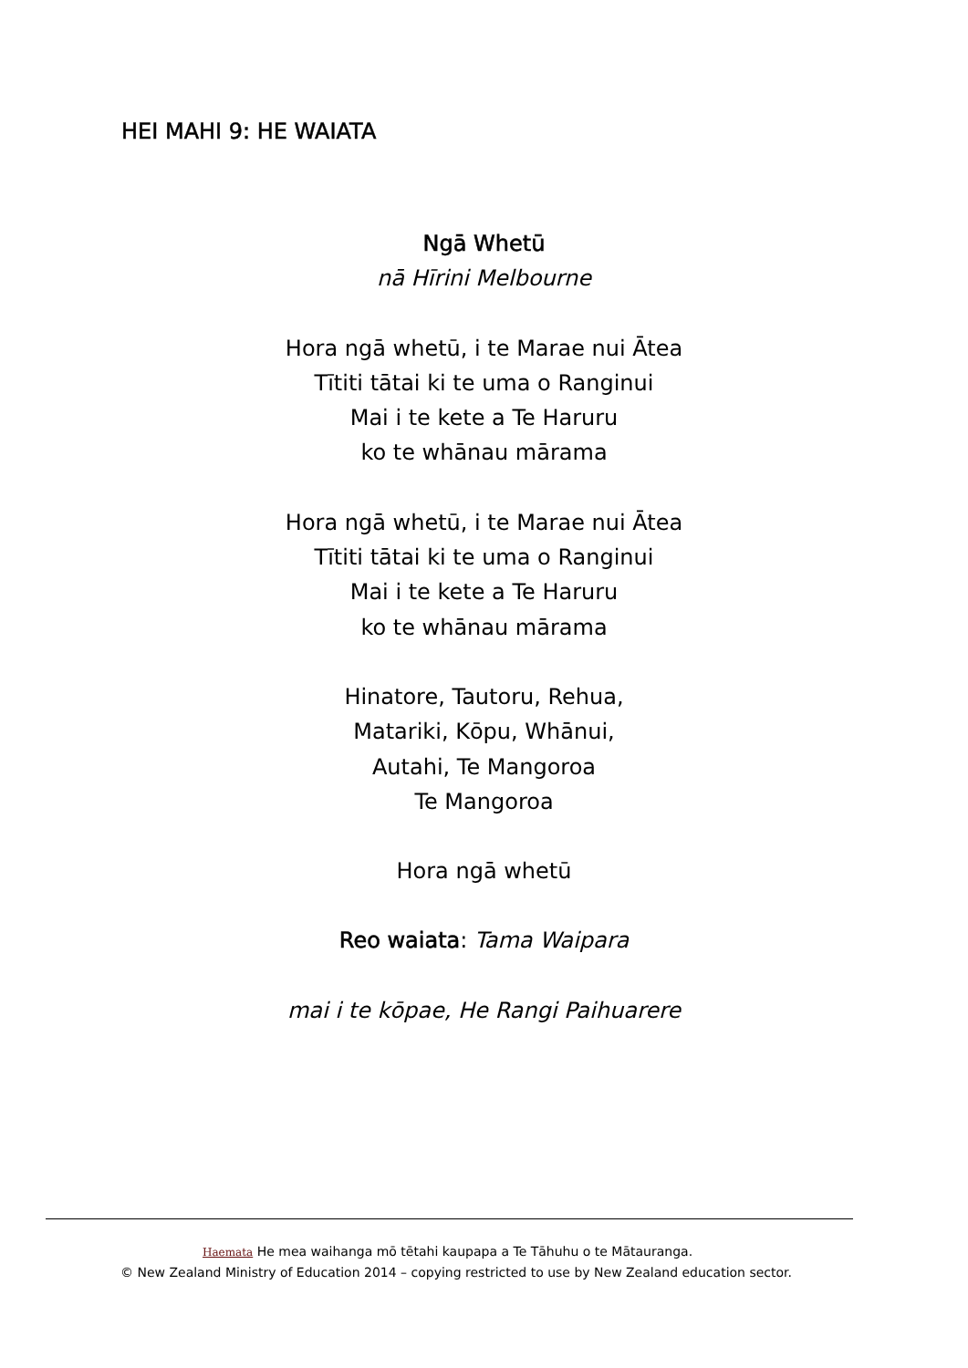HEI MAHI 9: HE WAIATA
Ngā Whetū
nā Hīrini Melbourne
Hora ngā whetū, i te Marae nui Ātea
Tītiti tātai ki te uma o Ranginui
Mai i te kete a Te Haruru
ko te whānau mārama
Hora ngā whetū, i te Marae nui Ātea
Tītiti tātai ki te uma o Ranginui
Mai i te kete a Te Haruru
ko te whānau mārama
Hinatore, Tautoru, Rehua,
Matariki, Kōpu, Whānui,
Autahi, Te Mangoroa
Te Mangoroa
Hora ngā whetū
Reo waiata: Tama Waipara
mai i te kōpae, He Rangi Paihuarere
Haemata He mea waihanga mō tētahi kaupapa a Te Tāhuhu o te Mātauranga.
© New Zealand Ministry of Education 2014 – copying restricted to use by New Zealand education sector.